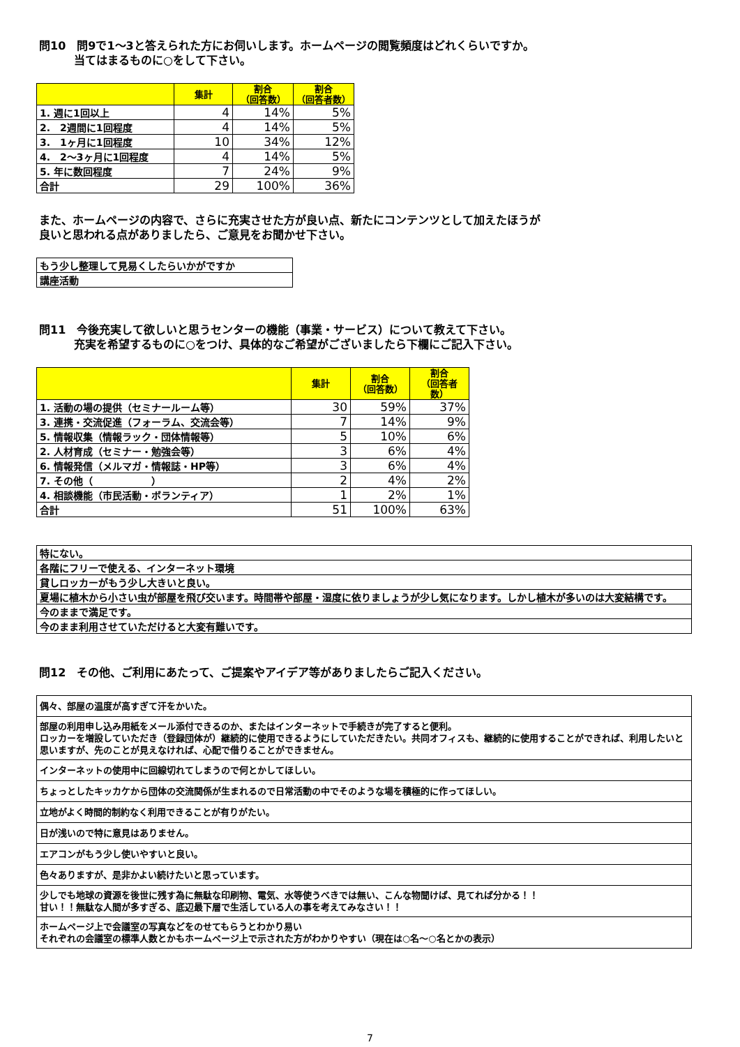問10　問9で1～3と答えられた方にお伺いします。ホームページの閲覧頻度はどれくらいですか。
当てはまるものに○をして下さい。
| | 集計 | 割合 （回答数） | 割合 （回答者数） |
| --- | --- | --- | --- |
| 1. 週に1回以上 | 4 | 14% | 5% |
| 2. 2週間に1回程度 | 4 | 14% | 5% |
| 3. 1ヶ月に1回程度 | 10 | 34% | 12% |
| 4. 2～3ヶ月に1回程度 | 4 | 14% | 5% |
| 5. 年に数回程度 | 7 | 24% | 9% |
| 合計 | 29 | 100% | 36% |
また、ホームページの内容で、さらに充実させた方が良い点、新たにコンテンツとして加えたほうが
良いと思われる点がありましたら、ご意見をお聞かせ下さい。
| もう少し整理して見易くしたらいかがですか |
| 講座活動 |
問11　今後充実して欲しいと思うセンターの機能（事業・サービス）について教えて下さい。
充実を希望するものに○をつけ、具体的なご希望がございましたら下欄にご記入下さい。
| | 集計 | 割合 （回答数） | 割合 （回答者数） |
| --- | --- | --- | --- |
| 1. 活動の場の提供（セミナールーム等） | 30 | 59% | 37% |
| 3. 連携・交流促進（フォーラム、交流会等） | 7 | 14% | 9% |
| 5. 情報収集（情報ラック・団体情報等） | 5 | 10% | 6% |
| 2. 人材育成（セミナー・勉強会等） | 3 | 6% | 4% |
| 6. 情報発信（メルマガ・情報誌・HP等） | 3 | 6% | 4% |
| 7. その他（ ） | 2 | 4% | 2% |
| 4. 相談機能（市民活動・ボランティア） | 1 | 2% | 1% |
| 合計 | 51 | 100% | 63% |
| 特にない。 |
| 各階にフリーで使える、インターネット環境 |
| 貸しロッカーがもう少し大きいと良い。 |
| 夏場に植木から小さい虫が部屋を飛び交います。時間帯や部屋・湿度に依りましょうが少し気になります。しかし植木が多いのは大変結構です。 |
| 今のままで満足です。 |
| 今のまま利用させていただけると大変有難いです。 |
問12　その他、ご利用にあたって、ご提案やアイデア等がありましたらご記入ください。
| 偶々、部屋の温度が高すぎて汗をかいた。 |
| 部屋の利用申し込み用紙をメール添付できるのか、またはインターネットで手続きが完了すると便利。 ロッカーを増設していただき（登録団体が）継続的に使用できるようにしていただきたい。共同オフィスも、継続的に使用することができれば、利用したいと思いますが、先のことが見えなければ、心配で借りることができません。 |
| インターネットの使用中に回線切れてしまうので何とかしてほしい。 |
| ちょっとしたキッカケから団体の交流関係が生まれるので日常活動の中でそのような場を積極的に作ってほしい。 |
| 立地がよく時間的制約なく利用できることが有りがたい。 |
| 日が浅いので特に意見はありません。 |
| エアコンがもう少し使いやすいと良い。 |
| 色々ありますが、是非かよい続けたいと思っています。 |
| 少しでも地球の資源を後世に残す為に無駄な印刷物、電気、水等使うべきでは無い、こんな物聞けば、見てれば分かる！！ 甘い！！無駄な人間が多すぎる、底辺最下層で生活している人の事を考えてみなさい！！ |
| ホームページ上で会議室の写真などをのせてもらうとわかり易い それぞれの会議室の標準人数とかもホームページ上で示された方がわかりやすい（現在は○名～○名とかの表示） |
7